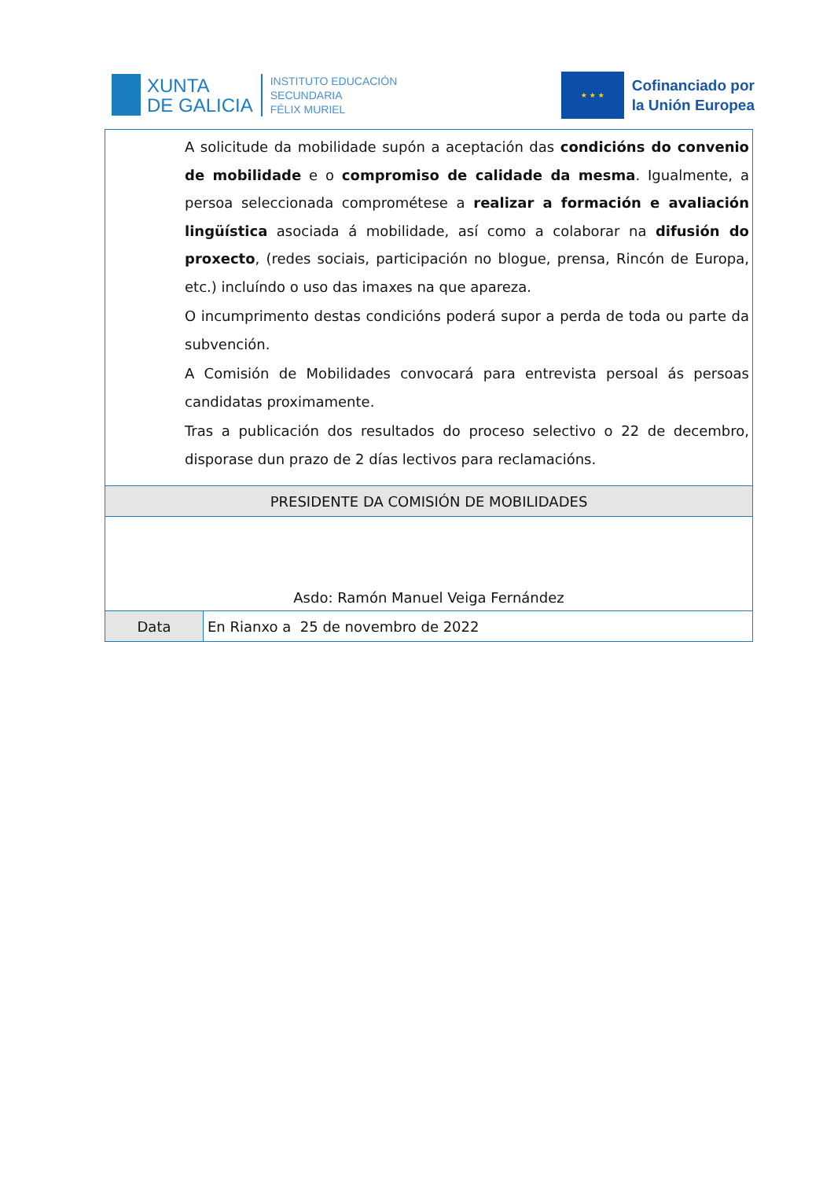XUNTA
DE GALICIA
INSTITUTO EDUCACIÓN
SECUNDARIA
FÉLIX MURIEL
★ ★ ★
Cofinanciado por
la Unión Europea
| A solicitude da mobilidade supón a aceptación das condicións do convenio de mobilidade e o compromiso de calidade da mesma . Igualmente, a persoa seleccionada comprométese a realizar a formación e avaliación lingüística asociada á mobilidade, así como a colaborar na difusión do proxecto , (redes sociais, participación no blogue, prensa, Rincón de Europa, etc.) incluíndo o uso das imaxes na que apareza. O incumprimento destas condicións poderá supor a perda de toda ou parte da subvención. A Comisión de Mobilidades convocará para entrevista persoal ás persoas candidatas proximamente. Tras a publicación dos resultados do proceso selectivo o 22 de decembro, disporase dun prazo de 2 días lectivos para reclamacións. | |
| PRESIDENTE DA COMISIÓN DE MOBILIDADES | |
| Asdo: Ramón Manuel Veiga Fernández | |
| Data | En Rianxo a 25 de novembro de 2022 |